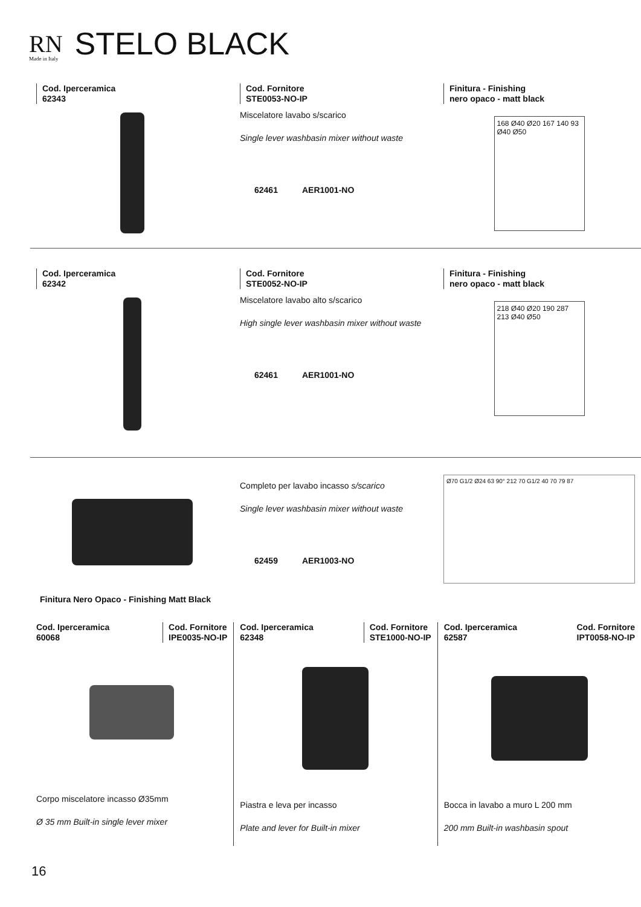RN
Made in Italy
STELO BLACK
Cod. Iperceramica
62343
Cod. Fornitore
STE0053-NO-IP
Miscelatore lavabo s/scarico
Single lever washbasin mixer without waste
62461 AER1001-NO
Finitura - Finishing
nero opaco - matt black
168 Ø40 Ø20 167 140 93 Ø40 Ø50
Cod. Iperceramica
62342
Cod. Fornitore
STE0052-NO-IP
Miscelatore lavabo alto s/scarico
High single lever washbasin mixer without waste
62461 AER1001-NO
Finitura - Finishing
nero opaco - matt black
218 Ø40 Ø20 190 287 213 Ø40 Ø50
Completo per lavabo incasso s/scarico
Single lever washbasin mixer without waste
62459 AER1003-NO
Ø70 G1/2 Ø24 63 90° 212 70 G1/2 40 70 79 87
Finitura Nero Opaco - Finishing Matt Black
Cod. Iperceramica
60068
Cod. Fornitore
IPE0035-NO-IP
Corpo miscelatore incasso Ø35mm
Ø 35 mm Built-in single lever mixer
Cod. Iperceramica
62348
Cod. Fornitore
STE1000-NO-IP
Piastra e leva per incasso
Plate and lever for Built-in mixer
Cod. Iperceramica
62587
Cod. Fornitore
IPT0058-NO-IP
Bocca in lavabo a muro L 200 mm
200 mm Built-in washbasin spout
16